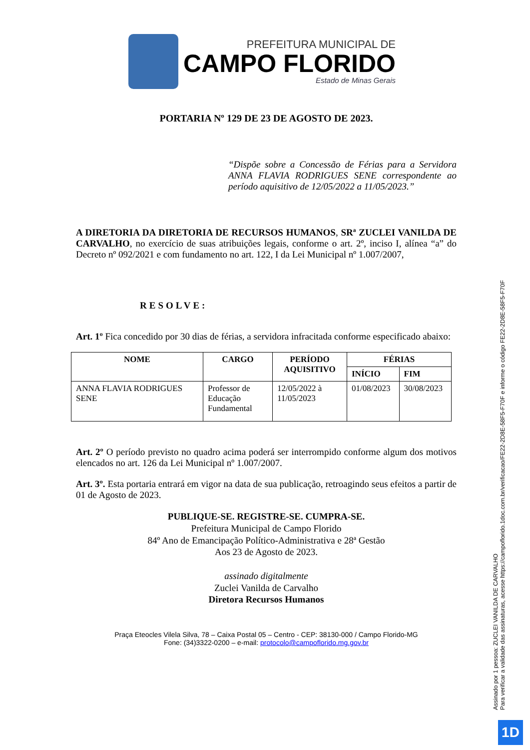PREFEITURA MUNICIPAL DE
CAMPO FLORIDO
Estado de Minas Gerais
PORTARIA Nº 129 DE 23 DE AGOSTO DE 2023.
“Dispõe sobre a Concessão de Férias para a Servidora ANNA FLAVIA RODRIGUES SENE correspondente ao período aquisitivo de 12/05/2022 a 11/05/2023.”
A DIRETORIA DA DIRETORIA DE RECURSOS HUMANOS, SRª ZUCLEI VANILDA DE CARVALHO, no exercício de suas atribuições legais, conforme o art. 2º, inciso I, alínea “a” do Decreto nº 092/2021 e com fundamento no art. 122, I da Lei Municipal nº 1.007/2007,
RESOLVE:
Art. 1º Fica concedido por 30 dias de férias, a servidora infracitada conforme especificado abaixo:
| NOME | CARGO | PERÍODO AQUISITIVO | FÉRIAS | |
| --- | --- | --- | --- | --- |
| | | | INÍCIO | FIM |
| ANNA FLAVIA RODRIGUES SENE | Professor de Educação Fundamental | 12/05/2022 à 11/05/2023 | 01/08/2023 | 30/08/2023 |
Art. 2º O período previsto no quadro acima poderá ser interrompido conforme algum dos motivos elencados no art. 126 da Lei Municipal nº 1.007/2007.
Art. 3º. Esta portaria entrará em vigor na data de sua publicação, retroagindo seus efeitos a partir de 01 de Agosto de 2023.
PUBLIQUE-SE. REGISTRE-SE. CUMPRA-SE.
Prefeitura Municipal de Campo Florido
84º Ano de Emancipação Político-Administrativa e 28ª Gestão
Aos 23 de Agosto de 2023.
assinado digitalmente
Zuclei Vanilda de Carvalho
Diretora Recursos Humanos
Praça Eteocles Vilela Silva, 78 – Caixa Postal 05 – Centro - CEP: 38130-000 / Campo Florido-MG
Fone: (34)3322-0200 – e-mail: protocolo@campoflorido.mg.gov.br
Assinado por 1 pessoa: ZUCLEI VANILDA DE CARVALHO
Para verificar a validade das assinaturas, acesse https://campoflorido.1doc.com.br/verificacao/FE22-2D8E-58F5-F70F e informe o código FE22-2D8E-58F5-F70F
1D